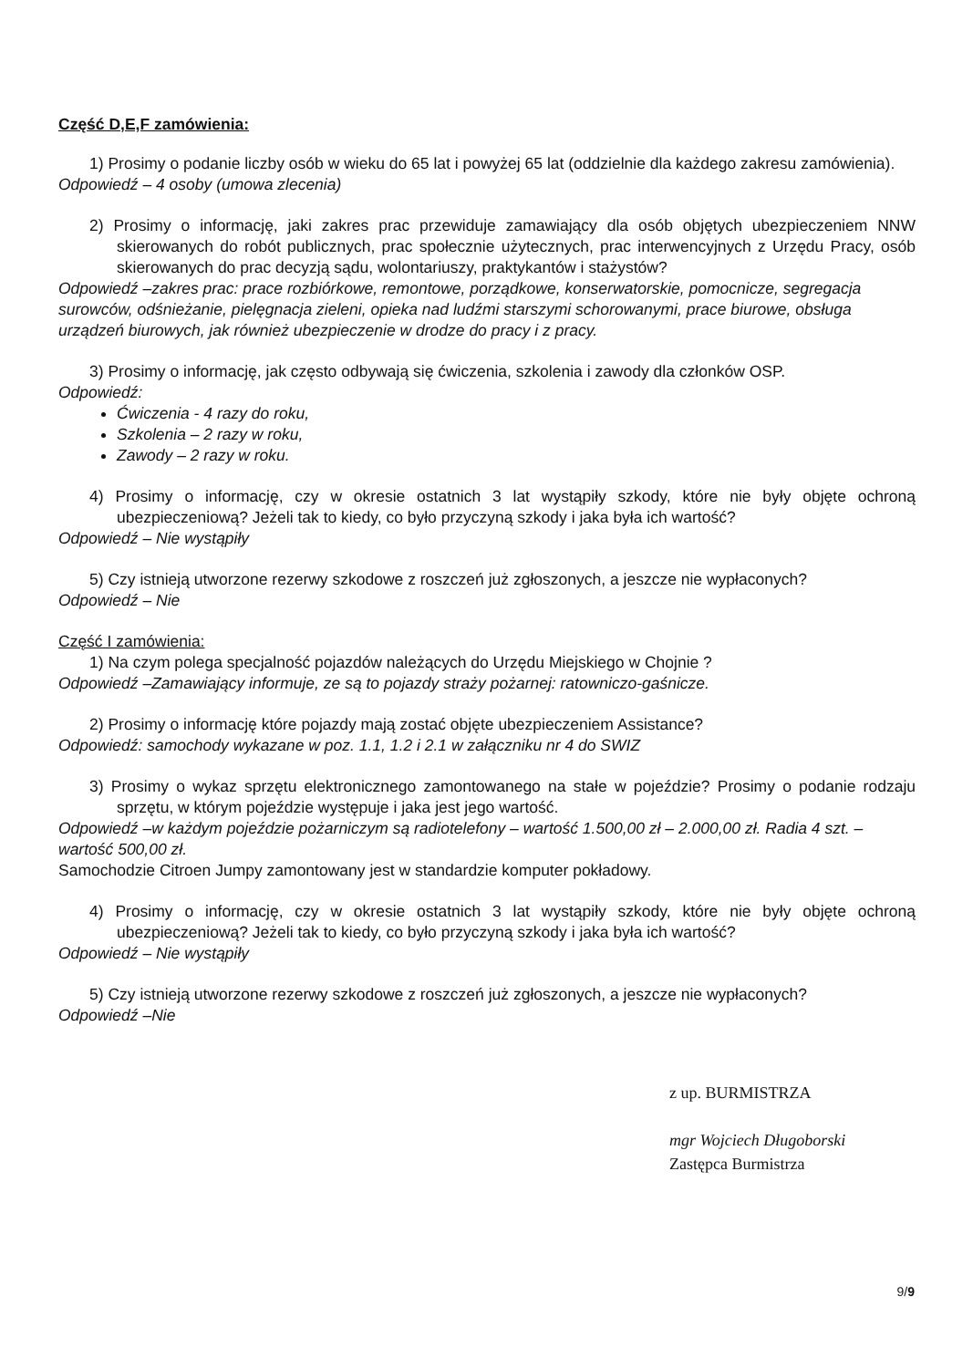Część D,E,F zamówienia:
1) Prosimy o podanie liczby osób w wieku do 65 lat i powyżej 65 lat (oddzielnie dla każdego zakresu zamówienia).
Odpowiedź – 4 osoby (umowa zlecenia)
2) Prosimy o informację, jaki zakres prac przewiduje zamawiający dla osób objętych ubezpieczeniem NNW skierowanych do robót publicznych, prac społecznie użytecznych, prac interwencyjnych z Urzędu Pracy, osób skierowanych do prac decyzją sądu, wolontariuszy, praktykantów i stażystów?
Odpowiedź –zakres prac: prace rozbiórkowe, remontowe, porządkowe, konserwatorskie, pomocnicze, segregacja surowców, odśnieżanie, pielęgnacja zieleni, opieka nad ludźmi starszymi schorowanymi, prace biurowe, obsługa urządzeń biurowych, jak również ubezpieczenie w drodze do pracy i z pracy.
3) Prosimy o informację, jak często odbywają się ćwiczenia, szkolenia i zawody dla członków OSP.
Odpowiedź:
Ćwiczenia - 4 razy do roku,
Szkolenia – 2 razy w roku,
Zawody – 2 razy w roku.
4) Prosimy o informację, czy w okresie ostatnich 3 lat wystąpiły szkody, które nie były objęte ochroną ubezpieczeniową? Jeżeli tak to kiedy, co było przyczyną szkody i jaka była ich wartość?
Odpowiedź – Nie wystąpiły
5) Czy istnieją utworzone rezerwy szkodowe z roszczeń już zgłoszonych, a jeszcze nie wypłaconych?
Odpowiedź – Nie
Część I zamówienia:
1) Na czym polega specjalność pojazdów należących do Urzędu Miejskiego w Chojnie ?
Odpowiedź –Zamawiający informuje, ze są to pojazdy straży pożarnej: ratowniczo-gaśnicze.
2) Prosimy o informację które pojazdy mają zostać objęte ubezpieczeniem Assistance?
Odpowiedź: samochody wykazane w poz. 1.1, 1.2 i 2.1 w załączniku nr 4 do SWIZ
3) Prosimy o wykaz sprzętu elektronicznego zamontowanego na stałe w pojeździe? Prosimy o podanie rodzaju sprzętu, w którym pojeździe występuje i jaka jest jego wartość.
Odpowiedź –w każdym pojeździe pożarniczym są radiotelefony – wartość 1.500,00 zł – 2.000,00 zł. Radia 4 szt. – wartość 500,00 zł.
Samochodzie Citroen Jumpy zamontowany jest w standardzie komputer pokładowy.
4) Prosimy o informację, czy w okresie ostatnich 3 lat wystąpiły szkody, które nie były objęte ochroną ubezpieczeniową? Jeżeli tak to kiedy, co było przyczyną szkody i jaka była ich wartość?
Odpowiedź – Nie wystąpiły
5) Czy istnieją utworzone rezerwy szkodowe z roszczeń już zgłoszonych, a jeszcze nie wypłaconych?
Odpowiedź –Nie
z up. BURMISTRZA
mgr Wojciech Długoborski
Zastępca Burmistrza
9/9